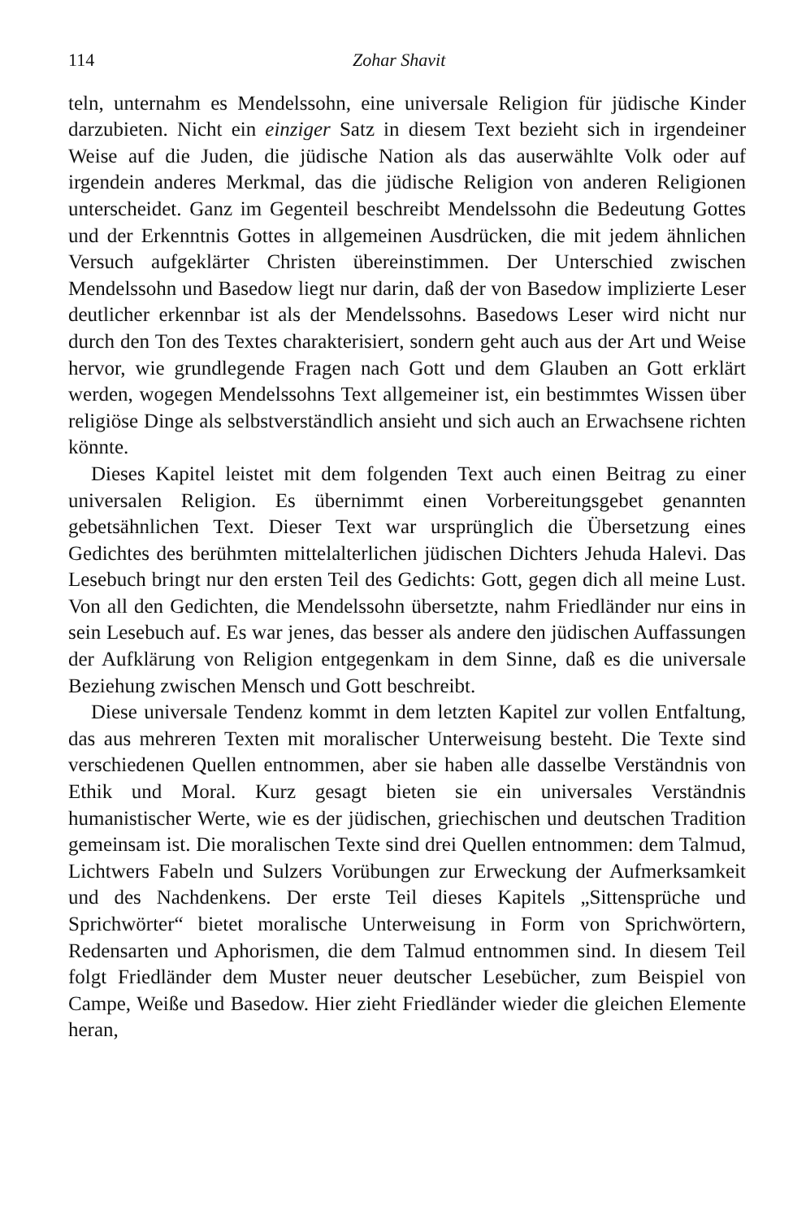114 Zohar Shavit
teln, unternahm es Mendelssohn, eine universale Religion für jüdische Kinder darzubieten. Nicht ein einziger Satz in diesem Text bezieht sich in irgendeiner Weise auf die Juden, die jüdische Nation als das auserwählte Volk oder auf irgendein anderes Merkmal, das die jüdische Religion von anderen Religionen unterscheidet. Ganz im Gegenteil beschreibt Mendelssohn die Bedeutung Gottes und der Erkenntnis Gottes in allgemeinen Ausdrücken, die mit jedem ähnlichen Versuch aufgeklärter Christen übereinstimmen. Der Unterschied zwischen Mendelssohn und Basedow liegt nur darin, daß der von Basedow implizierte Leser deutlicher erkennbar ist als der Mendelssohns. Basedows Leser wird nicht nur durch den Ton des Textes charakterisiert, sondern geht auch aus der Art und Weise hervor, wie grundlegende Fragen nach Gott und dem Glauben an Gott erklärt werden, wogegen Mendelssohns Text allgemeiner ist, ein bestimmtes Wissen über religiöse Dinge als selbstverständlich ansieht und sich auch an Erwachsene richten könnte.
Dieses Kapitel leistet mit dem folgenden Text auch einen Beitrag zu einer universalen Religion. Es übernimmt einen Vorbereitungsgebet genannten gebetsähnlichen Text. Dieser Text war ursprünglich die Übersetzung eines Gedichtes des berühmten mittelalterlichen jüdischen Dichters Jehuda Halevi. Das Lesebuch bringt nur den ersten Teil des Gedichts: Gott, gegen dich all meine Lust. Von all den Gedichten, die Mendelssohn übersetzte, nahm Friedländer nur eins in sein Lesebuch auf. Es war jenes, das besser als andere den jüdischen Auffassungen der Aufklärung von Religion entgegenkam in dem Sinne, daß es die universale Beziehung zwischen Mensch und Gott beschreibt.
Diese universale Tendenz kommt in dem letzten Kapitel zur vollen Entfaltung, das aus mehreren Texten mit moralischer Unterweisung besteht. Die Texte sind verschiedenen Quellen entnommen, aber sie haben alle dasselbe Verständnis von Ethik und Moral. Kurz gesagt bieten sie ein universales Verständnis humanistischer Werte, wie es der jüdischen, griechischen und deutschen Tradition gemeinsam ist. Die moralischen Texte sind drei Quellen entnommen: dem Talmud, Lichtwers Fabeln und Sulzers Vorübungen zur Erweckung der Aufmerksamkeit und des Nachdenkens. Der erste Teil dieses Kapitels „Sittensprüche und Sprichwörter“ bietet moralische Unterweisung in Form von Sprichwörtern, Redensarten und Aphorismen, die dem Talmud entnommen sind. In diesem Teil folgt Friedländer dem Muster neuer deutscher Lesebücher, zum Beispiel von Campe, Weiße und Basedow. Hier zieht Friedländer wieder die gleichen Elemente heran,